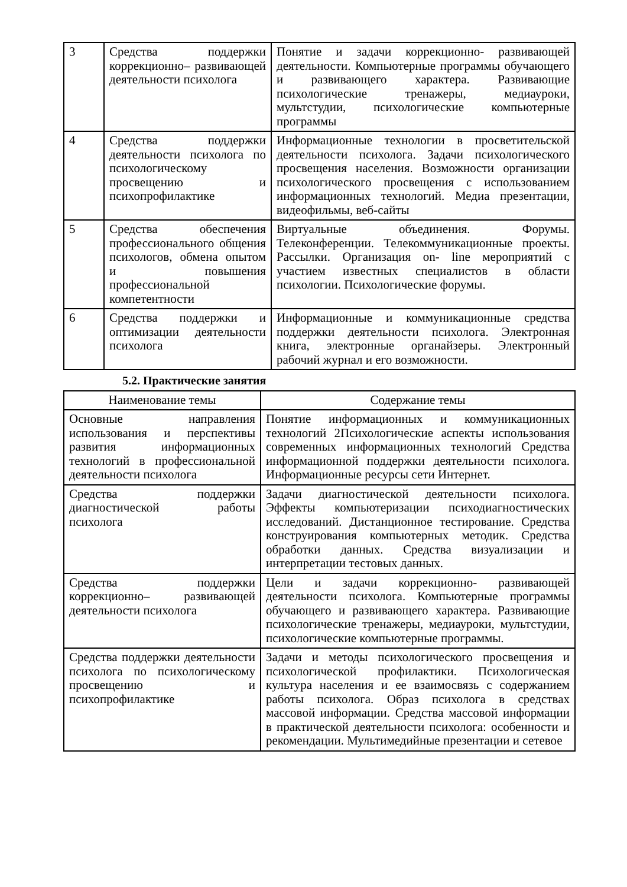| 3 | Средства поддержки коррекционно– развивающей деятельности психолога | Понятие и задачи коррекционно- развивающей деятельности. Компьютерные программы обучающего и развивающего характера. Развивающие психологические тренажеры, медиауроки, мультстудии, психологические компьютерные программы |
| 4 | Средства поддержки деятельности психолога по психологическому просвещению и психопрофилактике | Информационные технологии в просветительской деятельности психолога. Задачи психологического просвещения населения. Возможности организации психологического просвещения с использованием информационных технологий. Медиа презентации, видеофильмы, веб-сайты |
| 5 | Средства обеспечения профессионального общения психологов, обмена опытом и повышения профессиональной компетентности | Виртуальные объединения. Форумы. Телеконференции. Телекоммуникационные проекты. Рассылки. Организация on- line мероприятий с участием известных специалистов в области психологии. Психологические форумы. |
| 6 | Средства поддержки и оптимизации деятельности психолога | Информационные и коммуникационные средства поддержки деятельности психолога. Электронная книга, электронные органайзеры. Электронный рабочий журнал и его возможности. |
5.2. Практические занятия
| Наименование темы | Содержание темы |
| --- | --- |
| Основные направления использования и перспективы развития информационных технологий в профессиональной деятельности психолога | Понятие информационных и коммуникационных технологий 2Психологические аспекты использования современных информационных технологий Средства информационной поддержки деятельности психолога. Информационные ресурсы сети Интернет. |
| Средства поддержки диагностической работы психолога | Задачи диагностической деятельности психолога. Эффекты компьютеризации психодиагностических исследований. Дистанционное тестирование. Средства конструирования компьютерных методик. Средства обработки данных. Средства визуализации и интерпретации тестовых данных. |
| Средства поддержки коррекционно– развивающей деятельности психолога | Цели и задачи коррекционно- развивающей деятельности психолога. Компьютерные программы обучающего и развивающего характера. Развивающие психологические тренажеры, медиауроки, мультстудии, психологические компьютерные программы. |
| Средства поддержки деятельности психолога по психологическому просвещению и психопрофилактике | Задачи и методы психологического просвещения и психологической профилактики. Психологическая культура населения и ее взаимосвязь с содержанием работы психолога. Образ психолога в средствах массовой информации. Средства массовой информации в практической деятельности психолога: особенности и рекомендации. Мультимедийные презентации и сетевое |